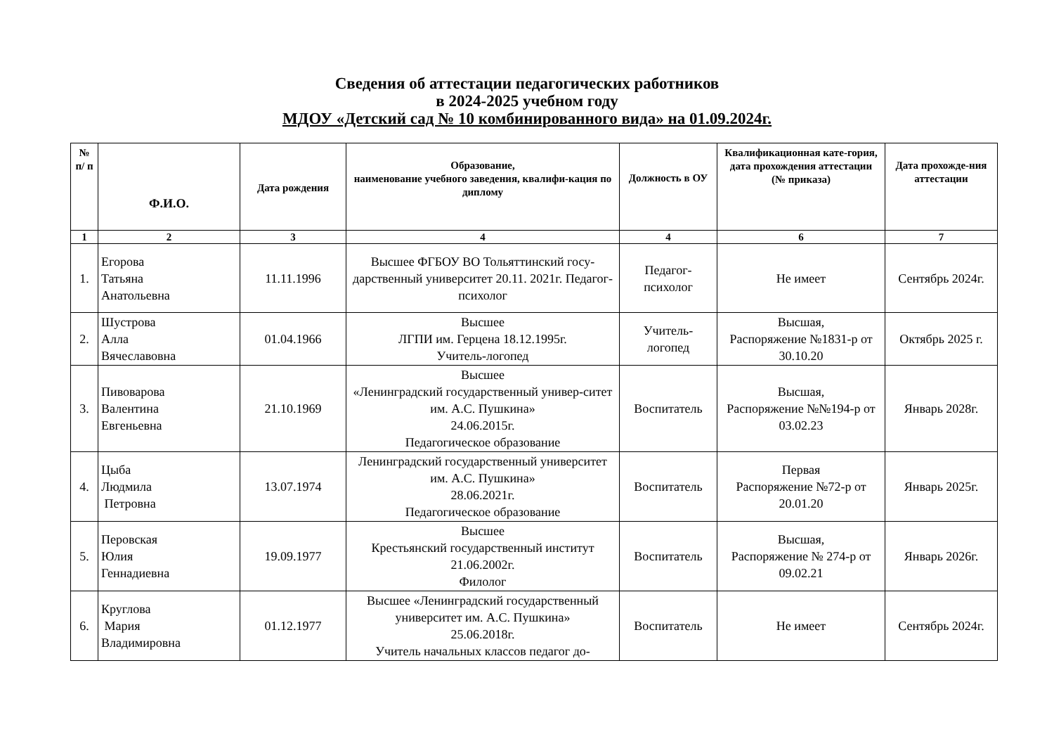Сведения об аттестации педагогических работников
в 2024-2025 учебном году
МДОУ «Детский сад № 10 комбинированного вида» на 01.09.2024г.
| № п/ п | Ф.И.О. | Дата рождения | Образование, наименование учебного заведения, квалифи-кация по диплому | Должность в ОУ | Квалификационная кате-гория, дата прохождения аттестации (№ приказа) | Дата прохожде-ния аттестации |
| --- | --- | --- | --- | --- | --- | --- |
| 1 | 2 | 3 | 4 | 4 | 6 | 7 |
| 1. | Егорова Татьяна Анатольевна | 11.11.1996 | Высшее ФГБОУ ВО Тольяттинский госу-дарственный университет 20.11. 2021г. Педагог-психолог | Педагог-психолог | Не имеет | Сентябрь 2024г. |
| 2. | Шустрова Алла Вячеславовна | 01.04.1966 | Высшее ЛГПИ им. Герцена 18.12.1995г. Учитель-логопед | Учитель-логопед | Высшая, Распоряжение №1831-р от 30.10.20 | Октябрь 2025 г. |
| 3. | Пивоварова Валентина Евгеньевна | 21.10.1969 | Высшее «Ленинградский государственный универ-ситет им. А.С. Пушкина» 24.06.2015г. Педагогическое образование | Воспитатель | Высшая, Распоряжение №№194-р от 03.02.23 | Январь 2028г. |
| 4. | Цыба Людмила Петровна | 13.07.1974 | Ленинградский государственный университет им. А.С. Пушкина» 28.06.2021г. Педагогическое образование | Воспитатель | Первая Распоряжение №72-р от 20.01.20 | Январь 2025г. |
| 5. | Перовская Юлия Геннадиевна | 19.09.1977 | Высшее Крестьянский государственный институт 21.06.2002г. Филолог | Воспитатель | Высшая, Распоряжение № 274-р от 09.02.21 | Январь 2026г. |
| 6. | Круглова Мария Владимировна | 01.12.1977 | Высшее «Ленинградский государственный университет им. А.С. Пушкина» 25.06.2018г. Учитель начальных классов педагог до- | Воспитатель | Не имеет | Сентябрь 2024г. |